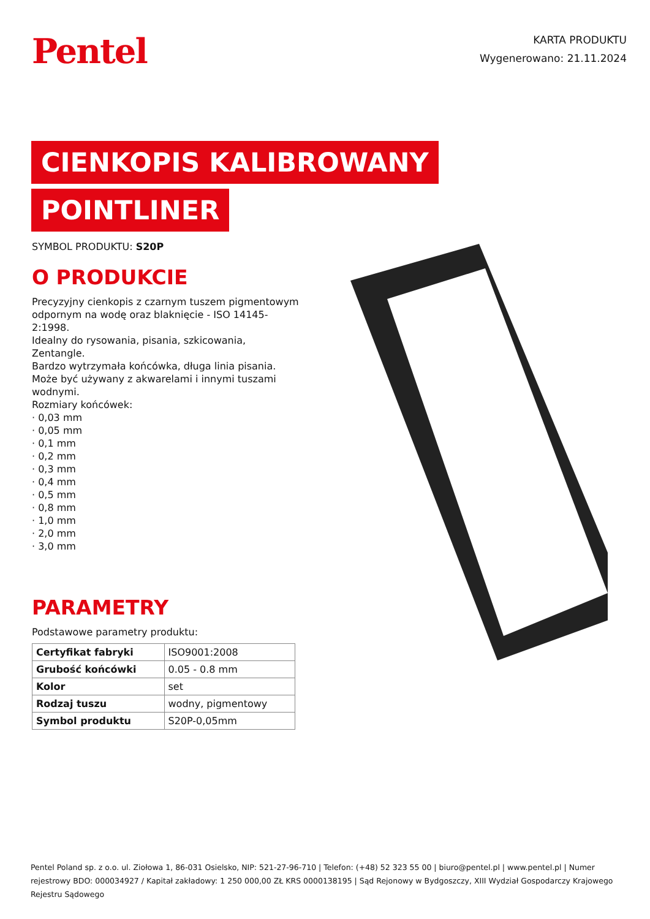Pentel
KARTA PRODUKTU
Wygenerowano: 21.11.2024
CIENKOPIS KALIBROWANY
POINTLINER
SYMBOL PRODUKTU: S20P
O PRODUKCIE
Precyzyjny cienkopis z czarnym tuszem pigmentowym odpornym na wodę oraz blaknięcie - ISO 14145-2:1998.
Idealny do rysowania, pisania, szkicowania, Zentangle.
Bardzo wytrzymała końcówka, długa linia pisania.
Może być używany z akwarelami i innymi tuszami wodnymi.
Rozmiary końcówek:
· 0,03 mm
· 0,05 mm
· 0,1 mm
· 0,2 mm
· 0,3 mm
· 0,4 mm
· 0,5 mm
· 0,8 mm
· 1,0 mm
· 2,0 mm
· 3,0 mm
PARAMETRY
Podstawowe parametry produktu:
| Certyfikat fabryki | ISO9001:2008 |
| Grubość końcówki | 0.05 - 0.8 mm |
| Kolor | set |
| Rodzaj tuszu | wodny, pigmentowy |
| Symbol produktu | S20P-0,05mm |
Pentel Poland sp. z o.o. ul. Ziołowa 1, 86-031 Osielsko, NIP: 521-27-96-710 | Telefon: (+48) 52 323 55 00 | biuro@pentel.pl | www.pentel.pl | Numer rejestrowy BDO: 000034927 / Kapitał zakładowy: 1 250 000,00 ZŁ KRS 0000138195 | Sąd Rejonowy w Bydgoszczy, XIII Wydział Gospodarczy Krajowego Rejestru Sądowego